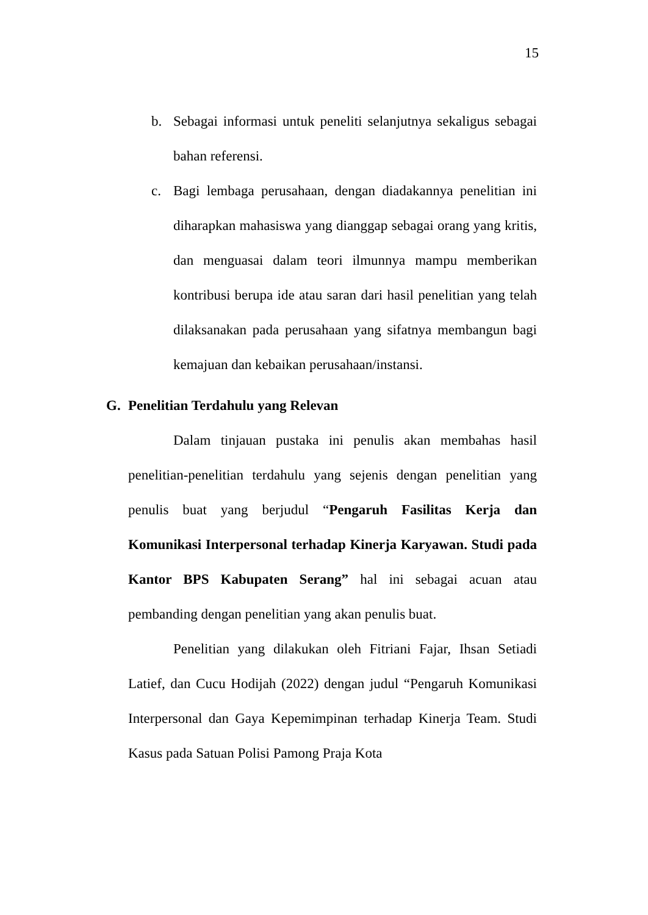15
b. Sebagai informasi untuk peneliti selanjutnya sekaligus sebagai bahan referensi.
c. Bagi lembaga perusahaan, dengan diadakannya penelitian ini diharapkan mahasiswa yang dianggap sebagai orang yang kritis, dan menguasai dalam teori ilmunnya mampu memberikan kontribusi berupa ide atau saran dari hasil penelitian yang telah dilaksanakan pada perusahaan yang sifatnya membangun bagi kemajuan dan kebaikan perusahaan/instansi.
G. Penelitian Terdahulu yang Relevan
Dalam tinjauan pustaka ini penulis akan membahas hasil penelitian-penelitian terdahulu yang sejenis dengan penelitian yang penulis buat yang berjudul “Pengaruh Fasilitas Kerja dan Komunikasi Interpersonal terhadap Kinerja Karyawan. Studi pada Kantor BPS Kabupaten Serang” hal ini sebagai acuan atau pembanding dengan penelitian yang akan penulis buat.
Penelitian yang dilakukan oleh Fitriani Fajar, Ihsan Setiadi Latief, dan Cucu Hodijah (2022) dengan judul “Pengaruh Komunikasi Interpersonal dan Gaya Kepemimpinan terhadap Kinerja Team. Studi Kasus pada Satuan Polisi Pamong Praja Kota